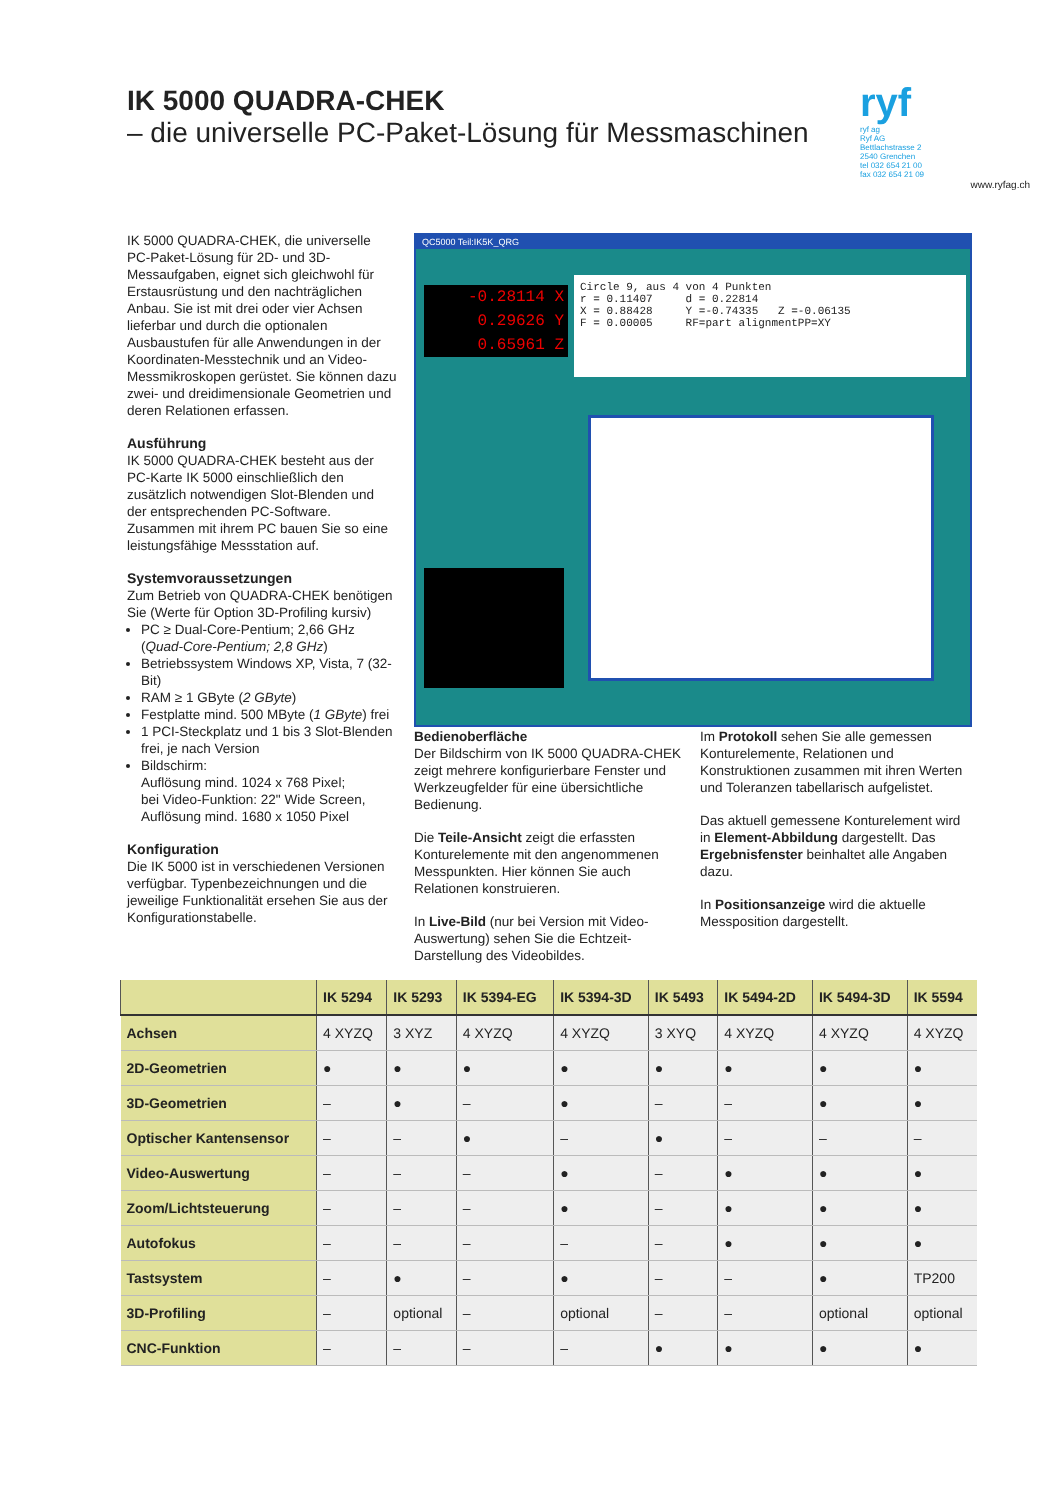IK 5000 QUADRA-CHEK
– die universelle PC-Paket-Lösung für Messmaschinen
ryf
ryf ag
Ryf AG
Bettlachstrasse 2
2540 Grenchen
tel 032 654 21 00
fax 032 654 21 09
www.ryfag.ch
IK 5000 QUADRA-CHEK, die universelle PC-Paket-Lösung für 2D- und 3D-Messaufgaben, eignet sich gleichwohl für Erstausrüstung und den nachträglichen Anbau. Sie ist mit drei oder vier Achsen lieferbar und durch die optionalen Ausbaustufen für alle Anwendungen in der Koordinaten-Messtechnik und an Video-Messmikroskopen gerüstet. Sie können dazu zwei- und dreidimensionale Geometrien und deren Relationen erfassen.
Ausführung
IK 5000 QUADRA-CHEK besteht aus der PC-Karte IK 5000 einschließlich den zusätzlich notwendigen Slot-Blenden und der entsprechenden PC-Software. Zusammen mit ihrem PC bauen Sie so eine leistungsfähige Messstation auf.
Systemvoraussetzungen
Zum Betrieb von QUADRA-CHEK benötigen Sie (Werte für Option 3D-Profiling kursiv)
PC ≥ Dual-Core-Pentium; 2,66 GHz (Quad-Core-Pentium; 2,8 GHz)
Betriebssystem Windows XP, Vista, 7 (32-Bit)
RAM ≥ 1 GByte (2 GByte)
Festplatte mind. 500 MByte (1 GByte) frei
1 PCI-Steckplatz und 1 bis 3 Slot-Blenden frei, je nach Version
Bildschirm:
Auflösung mind. 1024 x 768 Pixel;
bei Video-Funktion: 22" Wide Screen, Auflösung mind. 1680 x 1050 Pixel
Konfiguration
Die IK 5000 ist in verschiedenen Versionen verfügbar. Typenbezeichnungen und die jeweilige Funktionalität ersehen Sie aus der Konfigurationstabelle.
QC5000 Teil:IK5K_QRG
-0.28114 X
0.29626 Y
0.65961 Z
Circle 9, aus 4 von 4 Punkten r = 0.11407 d = 0.22814 X = 0.88428 Y =-0.74335 Z =-0.06135 F = 0.00005 RF=part alignmentPP=XY
Bedienoberfläche
Der Bildschirm von IK 5000 QUADRA-CHEK zeigt mehrere konfigurierbare Fenster und Werkzeugfelder für eine übersichtliche Bedienung.
Die Teile-Ansicht zeigt die erfassten Konturelemente mit den angenommenen Messpunkten. Hier können Sie auch Relationen konstruieren.
In Live-Bild (nur bei Version mit Video-Auswertung) sehen Sie die Echtzeit-Darstellung des Videobildes.
Im Protokoll sehen Sie alle gemessen Konturelemente, Relationen und Konstruktionen zusammen mit ihren Werten und Toleranzen tabellarisch aufgelistet.
Das aktuell gemessene Konturelement wird in Element-Abbildung dargestellt. Das Ergebnisfenster beinhaltet alle Angaben dazu.
In Positionsanzeige wird die aktuelle Messposition dargestellt.
| | IK 5294 | IK 5293 | IK 5394-EG | IK 5394-3D | IK 5493 | IK 5494-2D | IK 5494-3D | IK 5594 |
| --- | --- | --- | --- | --- | --- | --- | --- | --- |
| Achsen | 4 XYZQ | 3 XYZ | 4 XYZQ | 4 XYZQ | 3 XYQ | 4 XYZQ | 4 XYZQ | 4 XYZQ |
| 2D-Geometrien | ● | ● | ● | ● | ● | ● | ● | ● |
| 3D-Geometrien | – | ● | – | ● | – | – | ● | ● |
| Optischer Kantensensor | – | – | ● | – | ● | – | – | – |
| Video-Auswertung | – | – | – | ● | – | ● | ● | ● |
| Zoom/Lichtsteuerung | – | – | – | ● | – | ● | ● | ● |
| Autofokus | – | – | – | – | – | ● | ● | ● |
| Tastsystem | – | ● | – | ● | – | – | ● | TP200 |
| 3D-Profiling | – | optional | – | optional | – | – | optional | optional |
| CNC-Funktion | – | – | – | – | ● | ● | ● | ● |